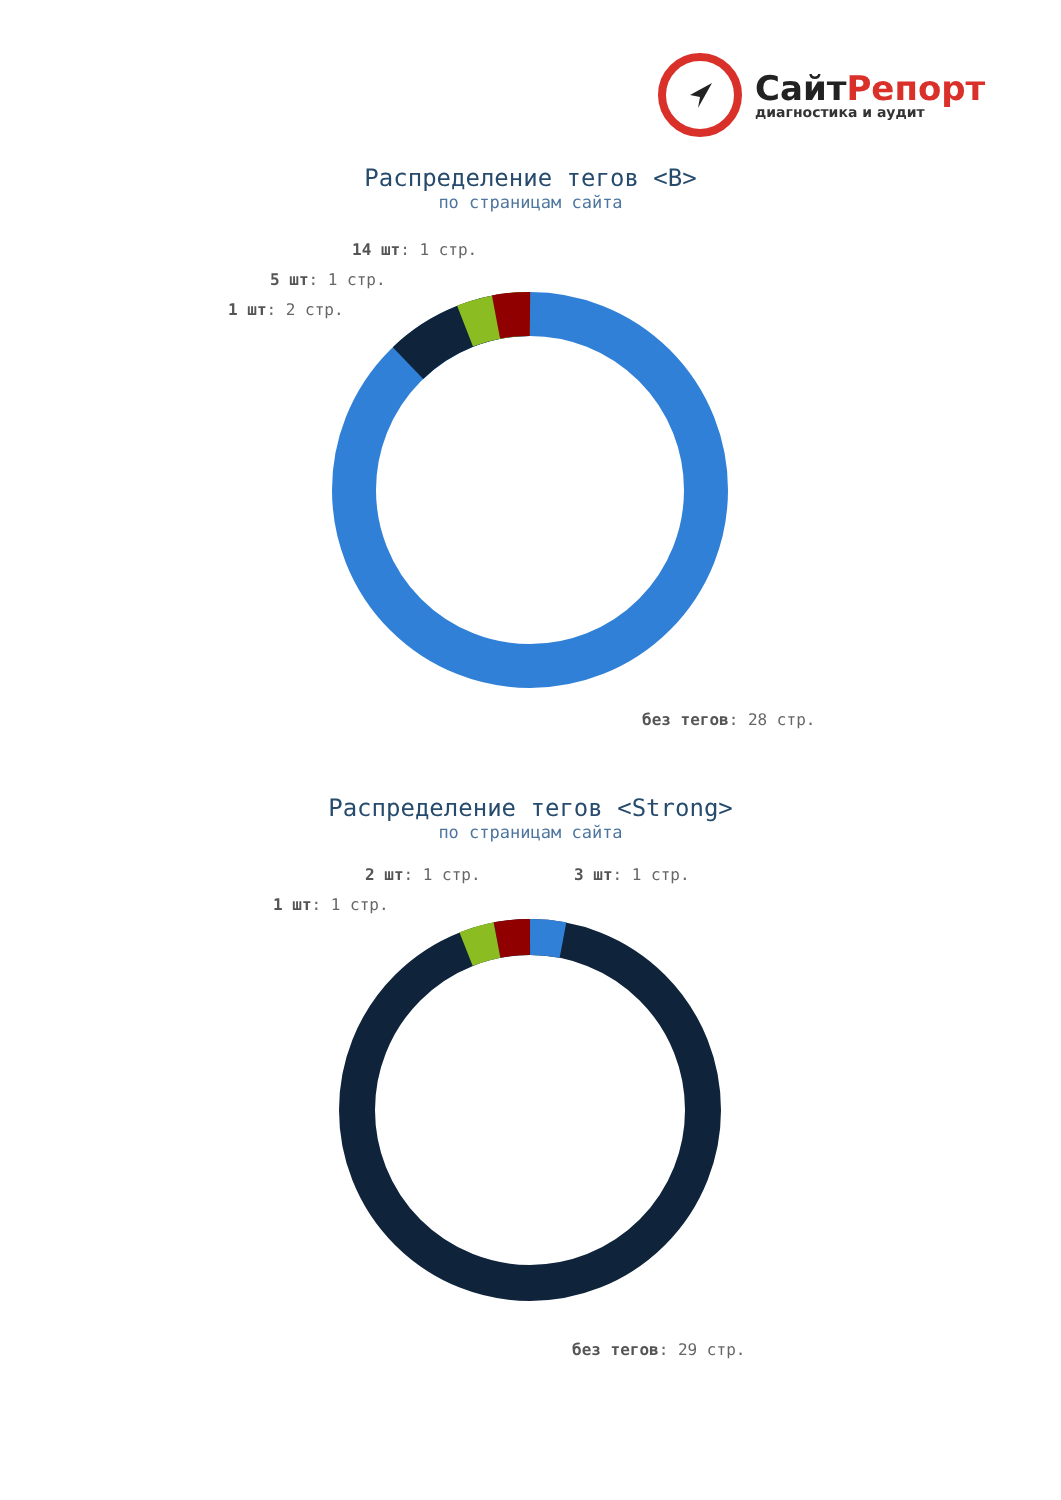СайтРепорт
диагностика и аудит
Распределение тегов <B>
по страницам сайта
14 шт: 1 стр.
5 шт: 1 стр.
1 шт: 2 стр.
без тегов: 28 стр.
Распределение тегов <Strong>
по страницам сайта
2 шт: 1 стр. 3 шт: 1 стр.
1 шт: 1 стр.
без тегов: 29 стр.